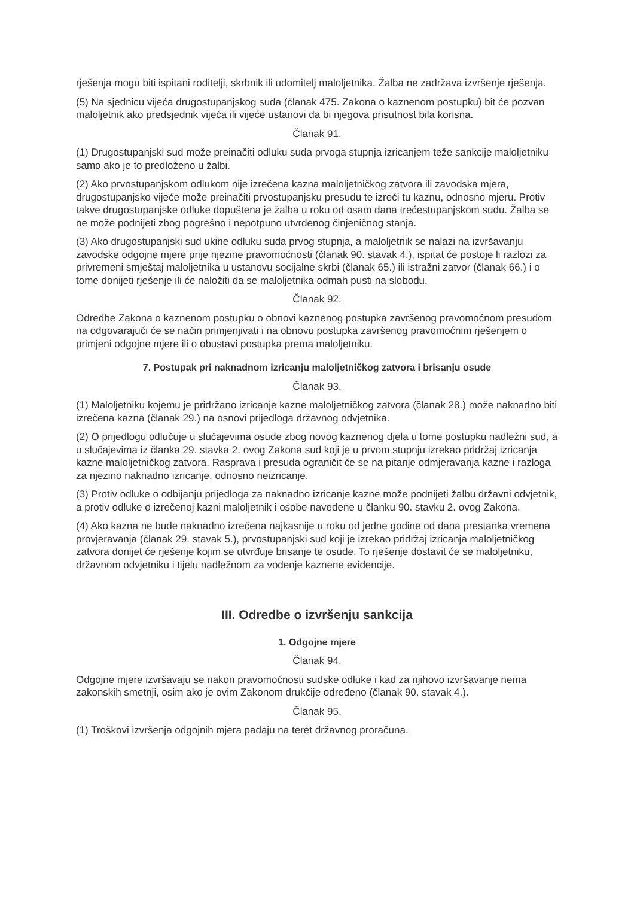rješenja mogu biti ispitani roditelji, skrbnik ili udomitelj maloljetnika. Žalba ne zadržava izvršenje rješenja.
(5) Na sjednicu vijeća drugostupanjskog suda (članak 475. Zakona o kaznenom postupku) bit će pozvan maloljetnik ako predsjednik vijeća ili vijeće ustanovi da bi njegova prisutnost bila korisna.
Članak 91.
(1) Drugostupanjski sud može preinačiti odluku suda prvoga stupnja izricanjem teže sankcije maloljetniku samo ako je to predloženo u žalbi.
(2) Ako prvostupanjskom odlukom nije izrečena kazna maloljetničkog zatvora ili zavodska mjera, drugostupanjsko vijeće može preinačiti prvostupanjsku presudu te izreći tu kaznu, odnosno mjeru. Protiv takve drugostupanjske odluke dopuštena je žalba u roku od osam dana trećestupanjskom sudu. Žalba se ne može podnijeti zbog pogrešno i nepotpuno utvrđenog činjeničnog stanja.
(3) Ako drugostupanjski sud ukine odluku suda prvog stupnja, a maloljetnik se nalazi na izvršavanju zavodske odgojne mjere prije njezine pravomoćnosti (članak 90. stavak 4.), ispitat će postoje li razlozi za privremeni smještaj maloljetnika u ustanovu socijalne skrbi (članak 65.) ili istražni zatvor (članak 66.) i o tome donijeti rješenje ili će naložiti da se maloljetnika odmah pusti na slobodu.
Članak 92.
Odredbe Zakona o kaznenom postupku o obnovi kaznenog postupka završenog pravomoćnom presudom na odgovarajući će se način primjenjivati i na obnovu postupka završenog pravomoćnim rješenjem o primjeni odgojne mjere ili o obustavi postupka prema maloljetniku.
7. Postupak pri naknadnom izricanju maloljetničkog zatvora i brisanju osude
Članak 93.
(1) Maloljetniku kojemu je pridržano izricanje kazne maloljetničkog zatvora (članak 28.) može naknadno biti izrečena kazna (članak 29.) na osnovi prijedloga državnog odvjetnika.
(2) O prijedlogu odlučuje u slučajevima osude zbog novog kaznenog djela u tome postupku nadležni sud, a u slučajevima iz članka 29. stavka 2. ovog Zakona sud koji je u prvom stupnju izrekao pridržaj izricanja kazne maloljetničkog zatvora. Rasprava i presuda ograničit će se na pitanje odmjeravanja kazne i razloga za njezino naknadno izricanje, odnosno neizricanje.
(3) Protiv odluke o odbijanju prijedloga za naknadno izricanje kazne može podnijeti žalbu državni odvjetnik, a protiv odluke o izrečenoj kazni maloljetnik i osobe navedene u članku 90. stavku 2. ovog Zakona.
(4) Ako kazna ne bude naknadno izrečena najkasnije u roku od jedne godine od dana prestanka vremena provjeravanja (članak 29. stavak 5.), prvostupanjski sud koji je izrekao pridržaj izricanja maloljetničkog zatvora donijet će rješenje kojim se utvrđuje brisanje te osude. To rješenje dostavit će se maloljetniku, državnom odvjetniku i tijelu nadležnom za vođenje kaznene evidencije.
III. Odredbe o izvršenju sankcija
1. Odgojne mjere
Članak 94.
Odgojne mjere izvršavaju se nakon pravomoćnosti sudske odluke i kad za njihovo izvršavanje nema zakonskih smetnji, osim ako je ovim Zakonom drukčije određeno (članak 90. stavak 4.).
Članak 95.
(1) Troškovi izvršenja odgojnih mjera padaju na teret državnog proračuna.